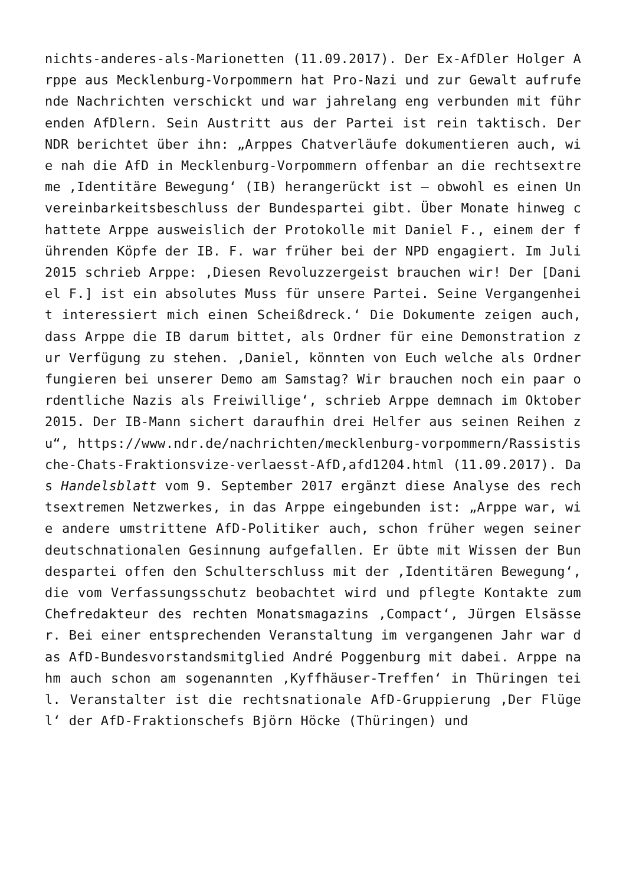nichts-anderes-als-Marionetten (11.09.2017). Der Ex-AfDler Holger Arppe aus Mecklenburg-Vorpommern hat Pro-Nazi und zur Gewalt aufrufende Nachrichten verschickt und war jahrelang eng verbunden mit führenden AfDlern. Sein Austritt aus der Partei ist rein taktisch. Der NDR berichtet über ihn: „Arppes Chatverläufe dokumentieren auch, wie nah die AfD in Mecklenburg-Vorpommern offenbar an die rechtsextreme ‚Identitäre Bewegung‘ (IB) herangerückt ist – obwohl es einen Unvereinbarkeitsbeschluss der Bundespartei gibt. Über Monate hinweg chattete Arppe ausweislich der Protokolle mit Daniel F., einem der führenden Köpfe der IB. F. war früher bei der NPD engagiert. Im Juli 2015 schrieb Arppe: ‚Diesen Revoluzzergeist brauchen wir! Der [Daniel F.] ist ein absolutes Muss für unsere Partei. Seine Vergangenheit interessiert mich einen Scheißdreck.‘ Die Dokumente zeigen auch, dass Arppe die IB darum bittet, als Ordner für eine Demonstration zur Verfügung zu stehen. ‚Daniel, könnten von Euch welche als Ordner fungieren bei unserer Demo am Samstag? Wir brauchen noch ein paar ordentliche Nazis als Freiwillige‘, schrieb Arppe demnach im Oktober 2015. Der IB-Mann sichert daraufhin drei Helfer aus seinen Reihen zu“, https://www.ndr.de/nachrichten/mecklenburg-vorpommern/Rassistische-Chats-Fraktionsvize-verlaesst-AfD,afd1204.html (11.09.2017). Das Handelsblatt vom 9. September 2017 ergänzt diese Analyse des rechtsextremen Netzwerkes, in das Arppe eingebunden ist: „Arppe war, wie andere umstrittene AfD-Politiker auch, schon früher wegen seiner deutschnationalen Gesinnung aufgefallen. Er übte mit Wissen der Bundespartei offen den Schulterschluss mit der ‚Identitären Bewegung‘, die vom Verfassungsschutz beobachtet wird und pflegte Kontakte zum Chefredakteur des rechten Monatsmagazins ‚Compact‘, Jürgen Elsässer. Bei einer entsprechenden Veranstaltung im vergangenen Jahr war das AfD-Bundesvorstandsmitglied André Poggenburg mit dabei. Arppe nahm auch schon am sogenannten ‚Kyffhäuser-Treffen‘ in Thüringen teil. Veranstalter ist die rechtsnationale AfD-Gruppierung ‚Der Flügel‘ der AfD-Fraktionschefs Björn Höcke (Thüringen) und